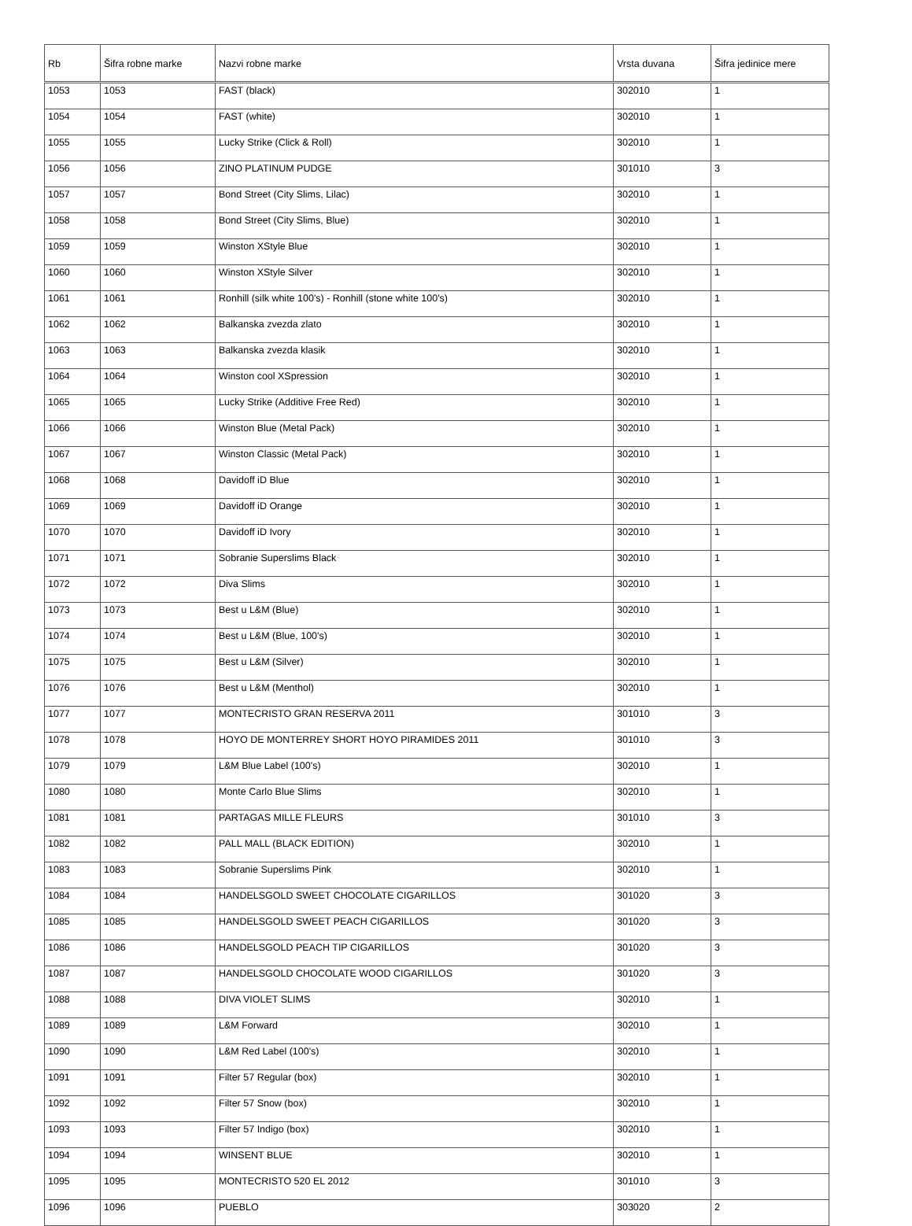| Rb | Šifra robne marke | Nazvi robne marke | Vrsta duvana | Šifra jedinice mere |
| --- | --- | --- | --- | --- |
| 1053 | 1053 | FAST (black) | 302010 | 1 |
| 1054 | 1054 | FAST (white) | 302010 | 1 |
| 1055 | 1055 | Lucky Strike (Click & Roll) | 302010 | 1 |
| 1056 | 1056 | ZINO PLATINUM PUDGE | 301010 | 3 |
| 1057 | 1057 | Bond Street (City Slims, Lilac) | 302010 | 1 |
| 1058 | 1058 | Bond Street (City Slims, Blue) | 302010 | 1 |
| 1059 | 1059 | Winston XStyle Blue | 302010 | 1 |
| 1060 | 1060 | Winston XStyle Silver | 302010 | 1 |
| 1061 | 1061 | Ronhill (silk white 100's) - Ronhill (stone white 100's) | 302010 | 1 |
| 1062 | 1062 | Balkanska zvezda zlato | 302010 | 1 |
| 1063 | 1063 | Balkanska zvezda klasik | 302010 | 1 |
| 1064 | 1064 | Winston cool XSpression | 302010 | 1 |
| 1065 | 1065 | Lucky Strike (Additive Free Red) | 302010 | 1 |
| 1066 | 1066 | Winston Blue (Metal Pack) | 302010 | 1 |
| 1067 | 1067 | Winston Classic (Metal Pack) | 302010 | 1 |
| 1068 | 1068 | Davidoff iD Blue | 302010 | 1 |
| 1069 | 1069 | Davidoff iD Orange | 302010 | 1 |
| 1070 | 1070 | Davidoff iD Ivory | 302010 | 1 |
| 1071 | 1071 | Sobranie Superslims Black | 302010 | 1 |
| 1072 | 1072 | Diva Slims | 302010 | 1 |
| 1073 | 1073 | Best u L&M (Blue) | 302010 | 1 |
| 1074 | 1074 | Best u L&M (Blue, 100's) | 302010 | 1 |
| 1075 | 1075 | Best u L&M (Silver) | 302010 | 1 |
| 1076 | 1076 | Best u L&M (Menthol) | 302010 | 1 |
| 1077 | 1077 | MONTECRISTO GRAN RESERVA 2011 | 301010 | 3 |
| 1078 | 1078 | HOYO DE MONTERREY SHORT HOYO PIRAMIDES 2011 | 301010 | 3 |
| 1079 | 1079 | L&M Blue Label (100's) | 302010 | 1 |
| 1080 | 1080 | Monte Carlo Blue Slims | 302010 | 1 |
| 1081 | 1081 | PARTAGAS MILLE FLEURS | 301010 | 3 |
| 1082 | 1082 | PALL MALL (BLACK EDITION) | 302010 | 1 |
| 1083 | 1083 | Sobranie Superslims Pink | 302010 | 1 |
| 1084 | 1084 | HANDELSGOLD SWEET CHOCOLATE CIGARILLOS | 301020 | 3 |
| 1085 | 1085 | HANDELSGOLD SWEET PEACH CIGARILLOS | 301020 | 3 |
| 1086 | 1086 | HANDELSGOLD PEACH TIP CIGARILLOS | 301020 | 3 |
| 1087 | 1087 | HANDELSGOLD CHOCOLATE WOOD CIGARILLOS | 301020 | 3 |
| 1088 | 1088 | DIVA VIOLET SLIMS | 302010 | 1 |
| 1089 | 1089 | L&M Forward | 302010 | 1 |
| 1090 | 1090 | L&M Red Label (100's) | 302010 | 1 |
| 1091 | 1091 | Filter 57 Regular (box) | 302010 | 1 |
| 1092 | 1092 | Filter 57 Snow (box) | 302010 | 1 |
| 1093 | 1093 | Filter 57 Indigo (box) | 302010 | 1 |
| 1094 | 1094 | WINSENT BLUE | 302010 | 1 |
| 1095 | 1095 | MONTECRISTO 520 EL 2012 | 301010 | 3 |
| 1096 | 1096 | PUEBLO | 303020 | 2 |